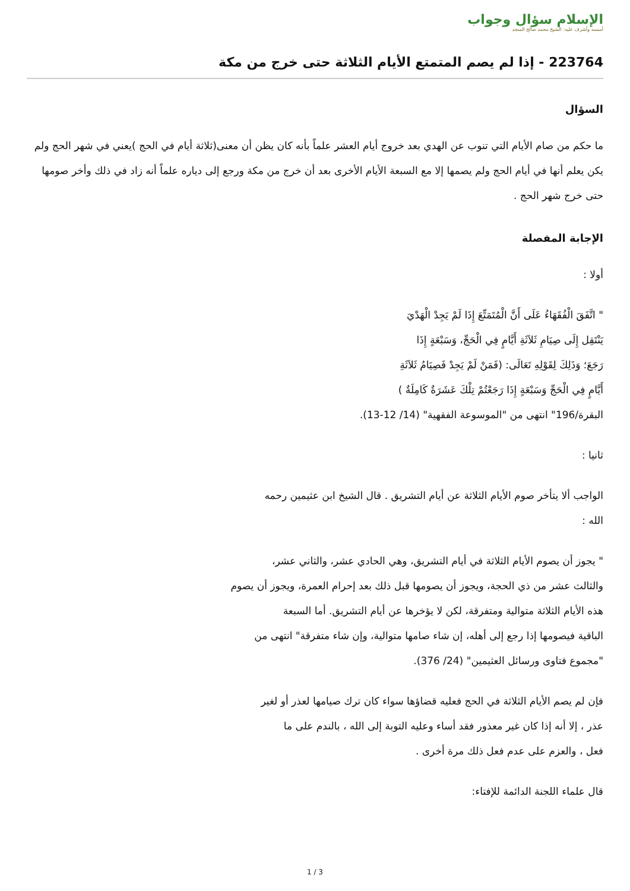الإسلام سؤال وجواب
أسسه وأشرف عليه: الشيخ محمد صالح المنجد
223764 - إذا لم يصم المتمتع الأيام الثلاثة حتى خرج من مكة
السؤال
ما حكم من صام الأيام التي تنوب عن الهدي بعد خروج أيام العشر علماً بأنه كان يظن أن معنى(ثلاثة أيام في الحج )يعني في شهر الحج ولم يكن يعلم أنها في أيام الحج ولم يصمها إلا مع السبعة الأيام الأخرى بعد أن خرج من مكة ورجع إلى دياره علماً أنه زاد في ذلك وأخر صومها حتى خرج شهر الحج .
الإجابة المفصلة
أولا :
" اتَّفَقَ الْفُقَهَاءُ عَلَى أَنَّ الْمُتَمَتِّعَ إِذَا لَمْ يَجِدْ الْهَدْيَ
يَنْتَقِل إِلَى صِيَامِ ثَلاَثَةِ أَيَّامٍ فِي الْحَجِّ، وَسَبْعَةٍ إِذَا
رَجَعَ؛ وَذَلِكَ لِقَوْلِهِ تَعَالَى: (فَمَنْ لَمْ يَجِدْ فَصِيَامُ ثَلاَثَةِ
أَيَّامٍ فِي الْحَجِّ وَسَبْعَةٍ إِذَا رَجَعْتُمْ تِلْكَ عَشَرَةٌ كَامِلَةٌ )
البقرة/196" انتهى من "الموسوعة الفقهية" (14/ 12-13).
ثانيا :
الواجب ألا يتأخر صوم الأيام الثلاثة عن أيام التشريق . قال الشيخ ابن عثيمين رحمه
الله :
" يجوز أن يصوم الأيام الثلاثة في أيام التشريق، وهي الحادي عشر، والثاني عشر،
والثالث عشر من ذي الحجة، ويجوز أن يصومها قبل ذلك بعد إحرام العمرة، ويجوز أن يصوم
هذه الأيام الثلاثة متوالية ومتفرقة، لكن لا يؤخرها عن أيام التشريق. أما السبعة
الباقية فيصومها إذا رجع إلى أهله، إن شاء صامها متوالية، وإن شاء متفرقة" انتهى من
"مجموع فتاوى ورسائل العثيمين" (24/ 376).
فإن لم يصم الأيام الثلاثة في الحج فعليه قضاؤها سواء كان ترك صيامها لعذر أو لغير
عذر ، إلا أنه إذا كان غير معذور فقد أساء وعليه التوبة إلى الله ، بالندم على ما
فعل ، والعزم على عدم فعل ذلك مرة أخرى .
قال علماء اللجنة الدائمة للإفتاء:
1 / 3